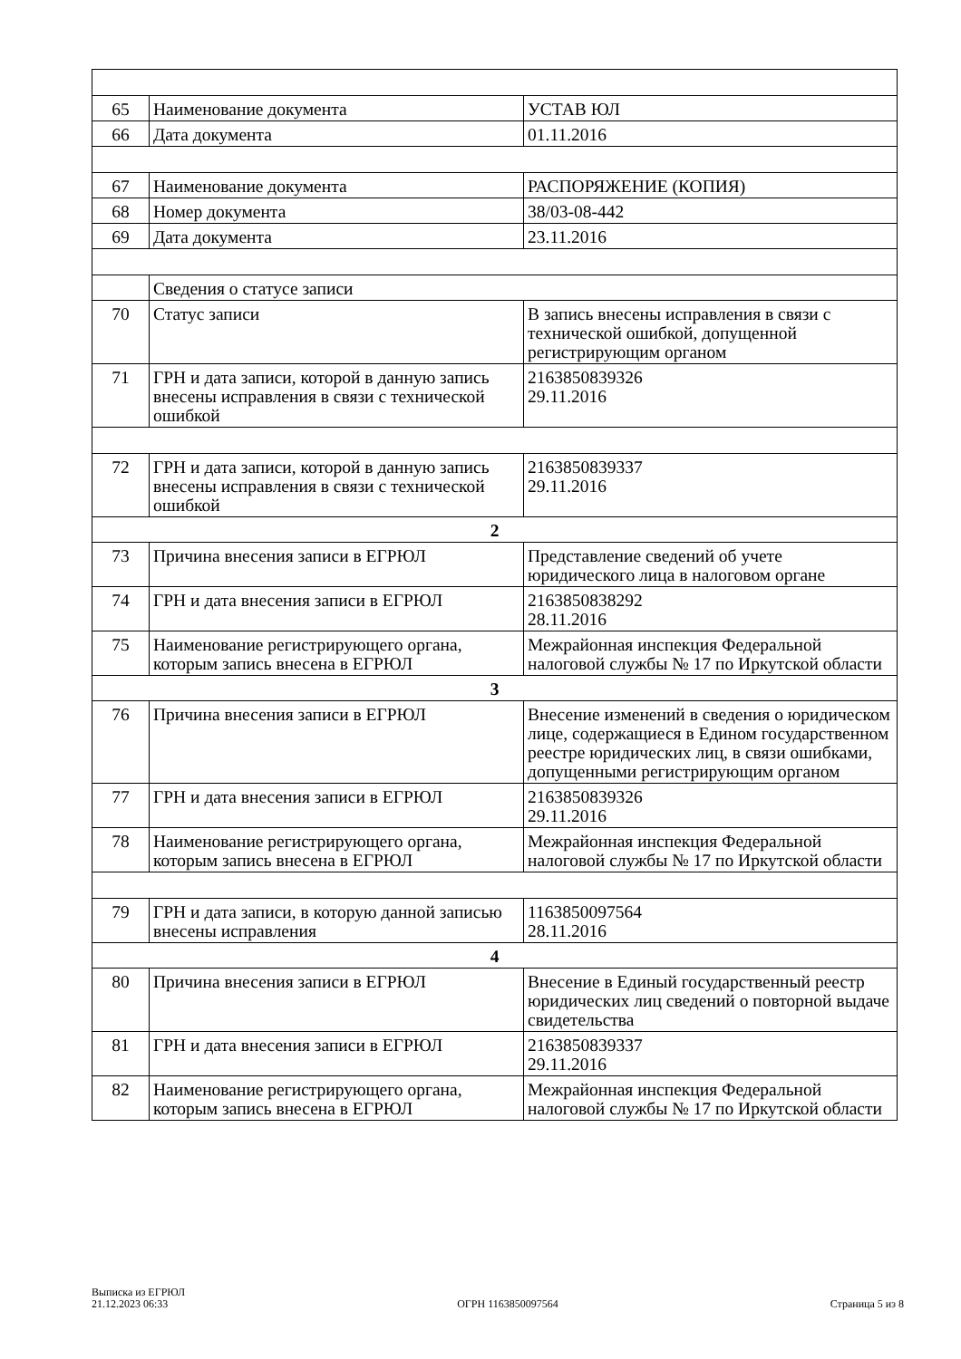| 65 | Наименование документа | УСТАВ ЮЛ |
| 66 | Дата документа | 01.11.2016 |
| 67 | Наименование документа | РАСПОРЯЖЕНИЕ (КОПИЯ) |
| 68 | Номер документа | 38/03-08-442 |
| 69 | Дата документа | 23.11.2016 |
| | Сведения о статусе записи | |
| 70 | Статус записи | В запись внесены исправления в связи с технической ошибкой, допущенной регистрирующим органом |
| 71 | ГРН и дата записи, которой в данную запись внесены исправления в связи с технической ошибкой | 2163850839326 29.11.2016 |
| 72 | ГРН и дата записи, которой в данную запись внесены исправления в связи с технической ошибкой | 2163850839337 29.11.2016 |
| 2 | | |
| 73 | Причина внесения записи в ЕГРЮЛ | Представление сведений об учете юридического лица в налоговом органе |
| 74 | ГРН и дата внесения записи в ЕГРЮЛ | 2163850838292 28.11.2016 |
| 75 | Наименование регистрирующего органа, которым запись внесена в ЕГРЮЛ | Межрайонная инспекция Федеральной налоговой службы № 17 по Иркутской области |
| 3 | | |
| 76 | Причина внесения записи в ЕГРЮЛ | Внесение изменений в сведения о юридическом лице, содержащиеся в Едином государственном реестре юридических лиц, в связи ошибками, допущенными регистрирующим органом |
| 77 | ГРН и дата внесения записи в ЕГРЮЛ | 2163850839326 29.11.2016 |
| 78 | Наименование регистрирующего органа, которым запись внесена в ЕГРЮЛ | Межрайонная инспекция Федеральной налоговой службы № 17 по Иркутской области |
| 79 | ГРН и дата записи, в которую данной записью внесены исправления | 1163850097564 28.11.2016 |
| 4 | | |
| 80 | Причина внесения записи в ЕГРЮЛ | Внесение в Единый государственный реестр юридических лиц сведений о повторной выдаче свидетельства |
| 81 | ГРН и дата внесения записи в ЕГРЮЛ | 2163850839337 29.11.2016 |
| 82 | Наименование регистрирующего органа, которым запись внесена в ЕГРЮЛ | Межрайонная инспекция Федеральной налоговой службы № 17 по Иркутской области |
Выписка из ЕГРЮЛ
21.12.2023 06:33
ОГРН 1163850097564
Страница 5 из 8